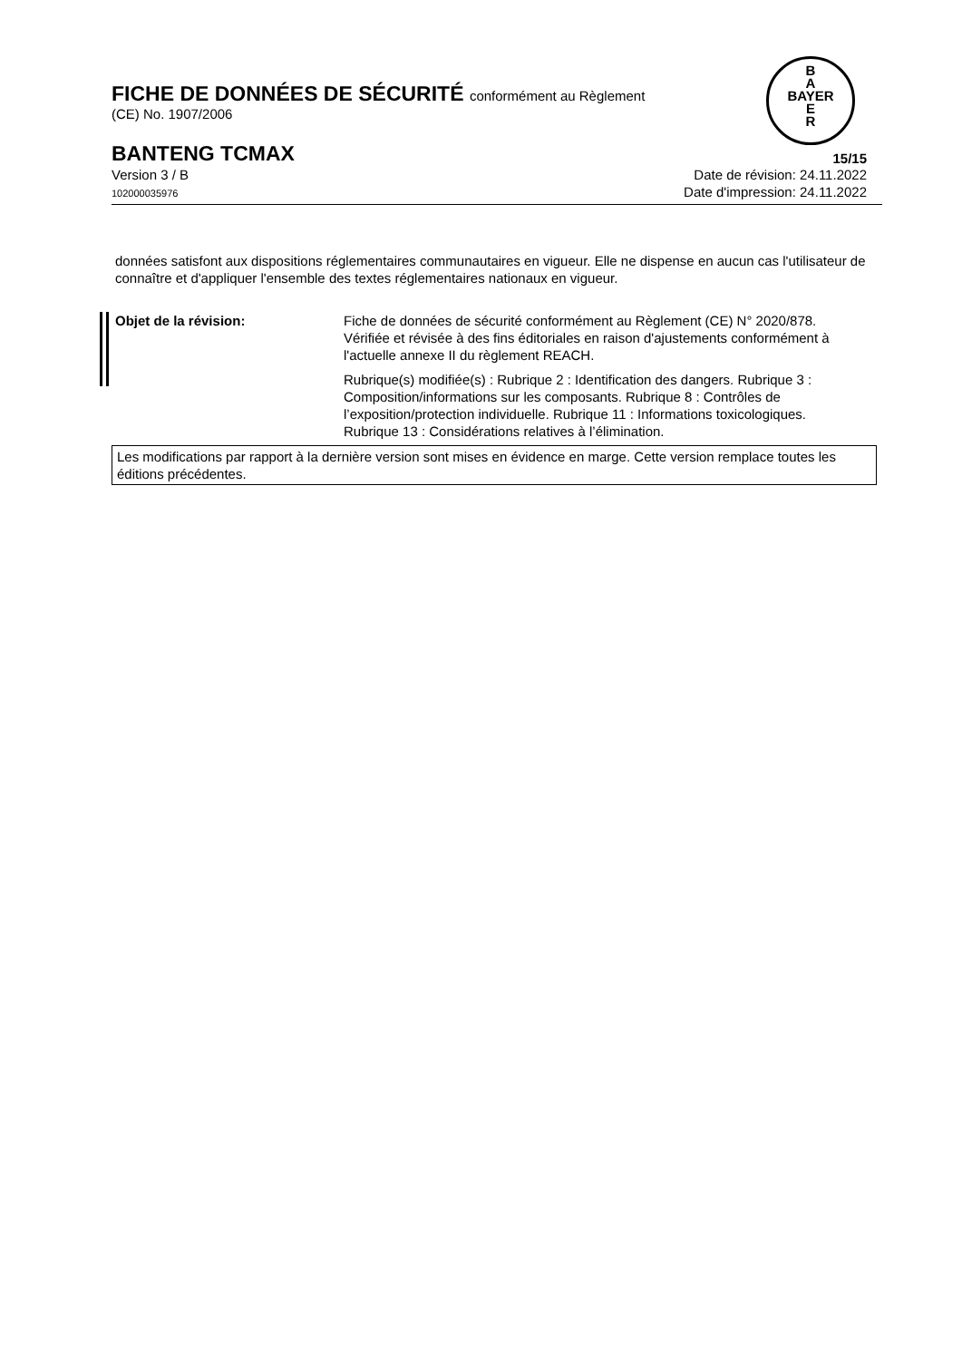B
A
BAYER
E
R
FICHE DE DONNÉES DE SÉCURITÉ conformément au Règlement
(CE) No. 1907/2006
BANTENG TCMAX
15/15
Version 3 / B
102000035976
Date de révision: 24.11.2022
Date d'impression: 24.11.2022
données satisfont aux dispositions réglementaires communautaires en vigueur. Elle ne dispense en aucun cas l'utilisateur de connaître et d'appliquer l'ensemble des textes réglementaires nationaux en vigueur.
Objet de la révision: Fiche de données de sécurité conformément au Règlement (CE) N° 2020/878. Vérifiée et révisée à des fins éditoriales en raison d'ajustements conformément à l'actuelle annexe II du règlement REACH.
Rubrique(s) modifiée(s) : Rubrique 2 : Identification des dangers. Rubrique 3 : Composition/informations sur les composants. Rubrique 8 : Contrôles de l’exposition/protection individuelle. Rubrique 11 : Informations toxicologiques. Rubrique 13 : Considérations relatives à l’élimination.
Les modifications par rapport à la dernière version sont mises en évidence en marge. Cette version remplace toutes les éditions précédentes.